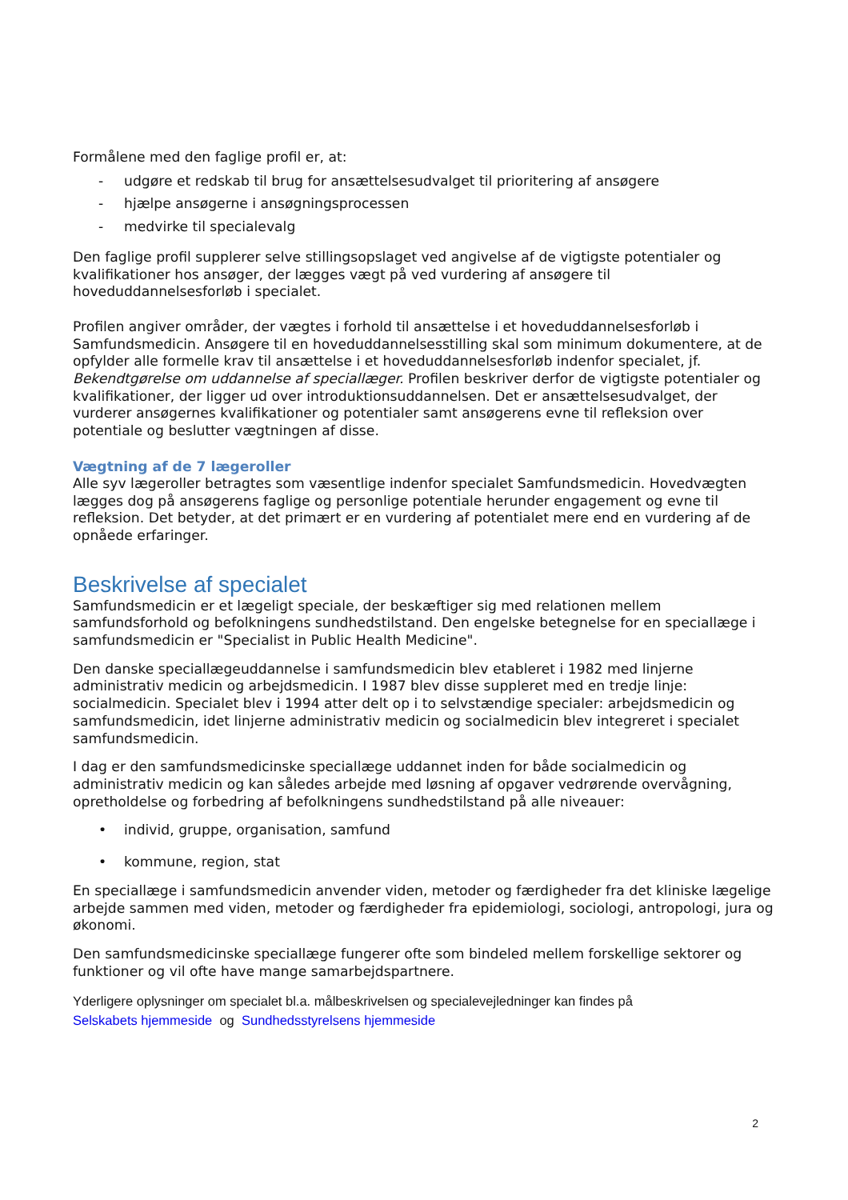Formålene med den faglige profil er, at:
- udgøre et redskab til brug for ansættelsesudvalget til prioritering af ansøgere
- hjælpe ansøgerne i ansøgningsprocessen
- medvirke til specialevalg
Den faglige profil supplerer selve stillingsopslaget ved angivelse af de vigtigste potentialer og kvalifikationer hos ansøger, der lægges vægt på ved vurdering af ansøgere til hoveduddannelsesforløb i specialet.
Profilen angiver områder, der vægtes i forhold til ansættelse i et hoveduddannelsesforløb i Samfundsmedicin. Ansøgere til en hoveduddannelsesstilling skal som minimum dokumentere, at de opfylder alle formelle krav til ansættelse i et hoveduddannelsesforløb indenfor specialet, jf. Bekendtgørelse om uddannelse af speciallæger. Profilen beskriver derfor de vigtigste potentialer og kvalifikationer, der ligger ud over introduktionsuddannelsen. Det er ansættelsesudvalget, der vurderer ansøgernes kvalifikationer og potentialer samt ansøgerens evne til refleksion over potentiale og beslutter vægtningen af disse.
Vægtning af de 7 lægeroller
Alle syv lægeroller betragtes som væsentlige indenfor specialet Samfundsmedicin. Hovedvægten lægges dog på ansøgerens faglige og personlige potentiale herunder engagement og evne til refleksion. Det betyder, at det primært er en vurdering af potentialet mere end en vurdering af de opnåede erfaringer.
Beskrivelse af specialet
Samfundsmedicin er et lægeligt speciale, der beskæftiger sig med relationen mellem samfundsforhold og befolkningens sundhedstilstand. Den engelske betegnelse for en speciallæge i samfundsmedicin er "Specialist in Public Health Medicine".
Den danske speciallægeuddannelse i samfundsmedicin blev etableret i 1982 med linjerne administrativ medicin og arbejdsmedicin. I 1987 blev disse suppleret med en tredje linje: socialmedicin. Specialet blev i 1994 atter delt op i to selvstændige specialer: arbejdsmedicin og samfundsmedicin, idet linjerne administrativ medicin og socialmedicin blev integreret i specialet samfundsmedicin.
I dag er den samfundsmedicinske speciallæge uddannet inden for både socialmedicin og administrativ medicin og kan således arbejde med løsning af opgaver vedrørende overvågning, opretholdelse og forbedring af befolkningens sundhedstilstand på alle niveauer:
• individ, gruppe, organisation, samfund
• kommune, region, stat
En speciallæge i samfundsmedicin anvender viden, metoder og færdigheder fra det kliniske lægelige arbejde sammen med viden, metoder og færdigheder fra epidemiologi, sociologi, antropologi, jura og økonomi.
Den samfundsmedicinske speciallæge fungerer ofte som bindeled mellem forskellige sektorer og funktioner og vil ofte have mange samarbejdspartnere.
Yderligere oplysninger om specialet bl.a. målbeskrivelsen og specialevejledninger kan findes på
Selskabets hjemmeside og Sundhedsstyrelsens hjemmeside
2